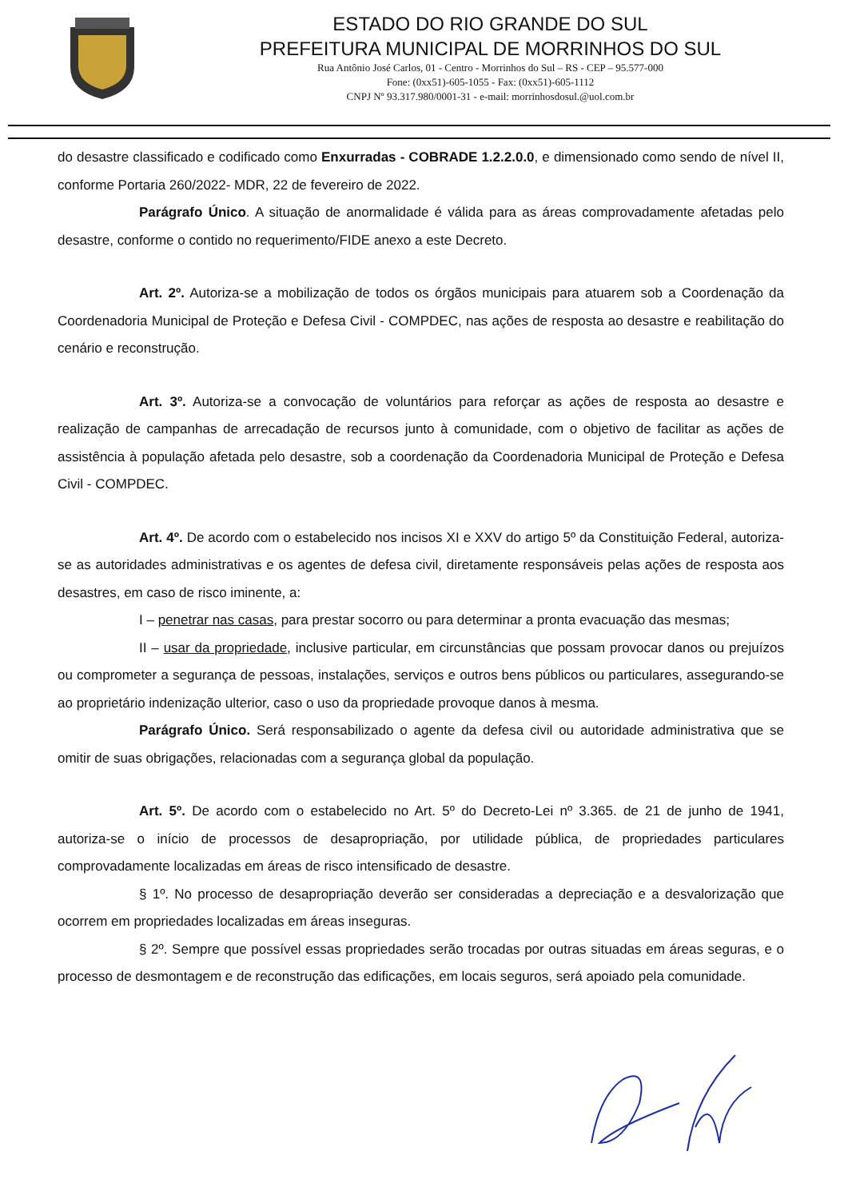ESTADO DO RIO GRANDE DO SUL
PREFEITURA MUNICIPAL DE MORRINHOS DO SUL
Rua Antônio José Carlos, 01 - Centro - Morrinhos do Sul – RS - CEP – 95.577-000
Fone: (0xx51)-605-1055 - Fax: (0xx51)-605-1112
CNPJ Nº 93.317.980/0001-31 - e-mail: morrinhosdosul.@uol.com.br
do desastre classificado e codificado como Enxurradas - COBRADE 1.2.2.0.0, e dimensionado como sendo de nível II, conforme Portaria 260/2022- MDR, 22 de fevereiro de 2022.
Parágrafo Único. A situação de anormalidade é válida para as áreas comprovadamente afetadas pelo desastre, conforme o contido no requerimento/FIDE anexo a este Decreto.
Art. 2º. Autoriza-se a mobilização de todos os órgãos municipais para atuarem sob a Coordenação da Coordenadoria Municipal de Proteção e Defesa Civil - COMPDEC, nas ações de resposta ao desastre e reabilitação do cenário e reconstrução.
Art. 3º. Autoriza-se a convocação de voluntários para reforçar as ações de resposta ao desastre e realização de campanhas de arrecadação de recursos junto à comunidade, com o objetivo de facilitar as ações de assistência à população afetada pelo desastre, sob a coordenação da Coordenadoria Municipal de Proteção e Defesa Civil - COMPDEC.
Art. 4º. De acordo com o estabelecido nos incisos XI e XXV do artigo 5º da Constituição Federal, autoriza-se as autoridades administrativas e os agentes de defesa civil, diretamente responsáveis pelas ações de resposta aos desastres, em caso de risco iminente, a:
I – penetrar nas casas, para prestar socorro ou para determinar a pronta evacuação das mesmas;
II – usar da propriedade, inclusive particular, em circunstâncias que possam provocar danos ou prejuízos ou comprometer a segurança de pessoas, instalações, serviços e outros bens públicos ou particulares, assegurando-se ao proprietário indenização ulterior, caso o uso da propriedade provoque danos à mesma.
Parágrafo Único. Será responsabilizado o agente da defesa civil ou autoridade administrativa que se omitir de suas obrigações, relacionadas com a segurança global da população.
Art. 5º. De acordo com o estabelecido no Art. 5º do Decreto-Lei nº 3.365. de 21 de junho de 1941, autoriza-se o início de processos de desapropriação, por utilidade pública, de propriedades particulares comprovadamente localizadas em áreas de risco intensificado de desastre.
§ 1º. No processo de desapropriação deverão ser consideradas a depreciação e a desvalorização que ocorrem em propriedades localizadas em áreas inseguras.
§ 2º. Sempre que possível essas propriedades serão trocadas por outras situadas em áreas seguras, e o processo de desmontagem e de reconstrução das edificações, em locais seguros, será apoiado pela comunidade.